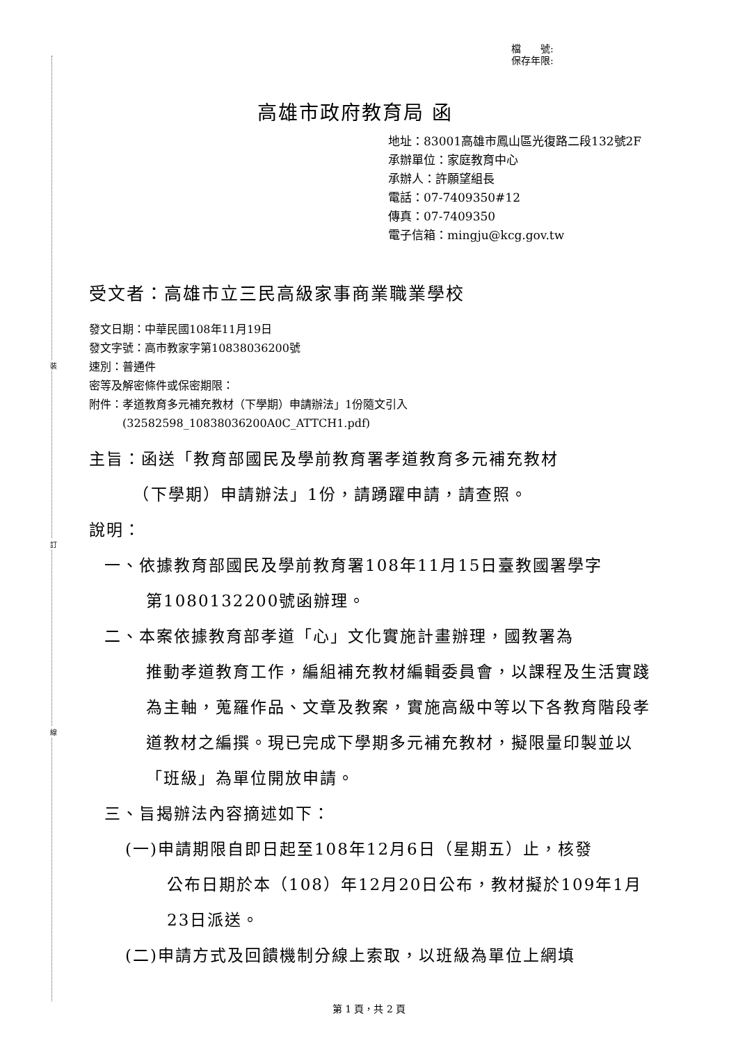裝
訂
線
檔　　號:
保存年限:
高雄市政府教育局 函
地址：83001高雄市鳳山區光復路二段132號2F
承辦單位：家庭教育中心
承辦人：許願望組長
電話：07-7409350#12
傳真：07-7409350
電子信箱：mingju@kcg.gov.tw
受文者：高雄市立三民高級家事商業職業學校
發文日期：中華民國108年11月19日
發文字號：高市教家字第10838036200號
速別：普通件
密等及解密條件或保密期限：
附件：孝道教育多元補充教材（下學期）申請辦法」1份隨文引入
　　　(32582598_10838036200A0C_ATTCH1.pdf)
主旨：函送「教育部國民及學前教育署孝道教育多元補充教材
　　　（下學期）申請辦法」1份，請踴躍申請，請查照。
說明：
一、依據教育部國民及學前教育署108年11月15日臺教國署學字
第1080132200號函辦理。
二、本案依據教育部孝道「心」文化實施計畫辦理，國教署為
推動孝道教育工作，編組補充教材編輯委員會，以課程及生活實踐為主軸，蒐羅作品、文章及教案，實施高級中等以下各教育階段孝道教材之編撰。現已完成下學期多元補充教材，擬限量印製並以「班級」為單位開放申請。
三、旨揭辦法內容摘述如下：
(一)申請期限自即日起至108年12月6日（星期五）止，核發
公布日期於本（108）年12月20日公布，教材擬於109年1月23日派送。
(二)申請方式及回饋機制分線上索取，以班級為單位上網填
第 1 頁，共 2 頁